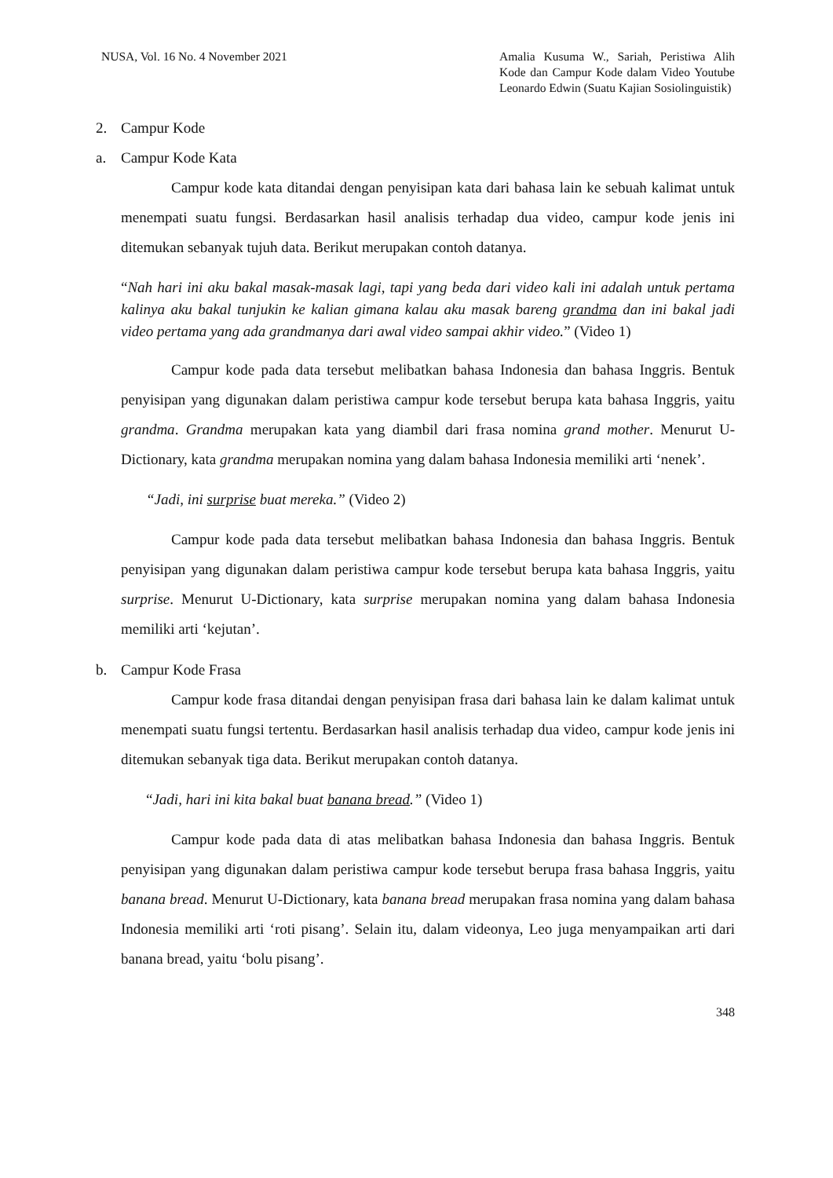NUSA, Vol. 16 No. 4 November 2021
Amalia Kusuma W., Sariah, Peristiwa Alih Kode dan Campur Kode dalam Video Youtube Leonardo Edwin (Suatu Kajian Sosiolinguistik)
2. Campur Kode
a. Campur Kode Kata
Campur kode kata ditandai dengan penyisipan kata dari bahasa lain ke sebuah kalimat untuk menempati suatu fungsi. Berdasarkan hasil analisis terhadap dua video, campur kode jenis ini ditemukan sebanyak tujuh data. Berikut merupakan contoh datanya.
“Nah hari ini aku bakal masak-masak lagi, tapi yang beda dari video kali ini adalah untuk pertama kalinya aku bakal tunjukin ke kalian gimana kalau aku masak bareng grandma dan ini bakal jadi video pertama yang ada grandmanya dari awal video sampai akhir video.” (Video 1)
Campur kode pada data tersebut melibatkan bahasa Indonesia dan bahasa Inggris. Bentuk penyisipan yang digunakan dalam peristiwa campur kode tersebut berupa kata bahasa Inggris, yaitu grandma. Grandma merupakan kata yang diambil dari frasa nomina grand mother. Menurut U-Dictionary, kata grandma merupakan nomina yang dalam bahasa Indonesia memiliki arti ‘nenek’.
“Jadi, ini surprise buat mereka.” (Video 2)
Campur kode pada data tersebut melibatkan bahasa Indonesia dan bahasa Inggris. Bentuk penyisipan yang digunakan dalam peristiwa campur kode tersebut berupa kata bahasa Inggris, yaitu surprise. Menurut U-Dictionary, kata surprise merupakan nomina yang dalam bahasa Indonesia memiliki arti ‘kejutan’.
b. Campur Kode Frasa
Campur kode frasa ditandai dengan penyisipan frasa dari bahasa lain ke dalam kalimat untuk menempati suatu fungsi tertentu. Berdasarkan hasil analisis terhadap dua video, campur kode jenis ini ditemukan sebanyak tiga data. Berikut merupakan contoh datanya.
“Jadi, hari ini kita bakal buat banana bread.” (Video 1)
Campur kode pada data di atas melibatkan bahasa Indonesia dan bahasa Inggris. Bentuk penyisipan yang digunakan dalam peristiwa campur kode tersebut berupa frasa bahasa Inggris, yaitu banana bread. Menurut U-Dictionary, kata banana bread merupakan frasa nomina yang dalam bahasa Indonesia memiliki arti ‘roti pisang’. Selain itu, dalam videonya, Leo juga menyampaikan arti dari banana bread, yaitu ‘bolu pisang’.
348